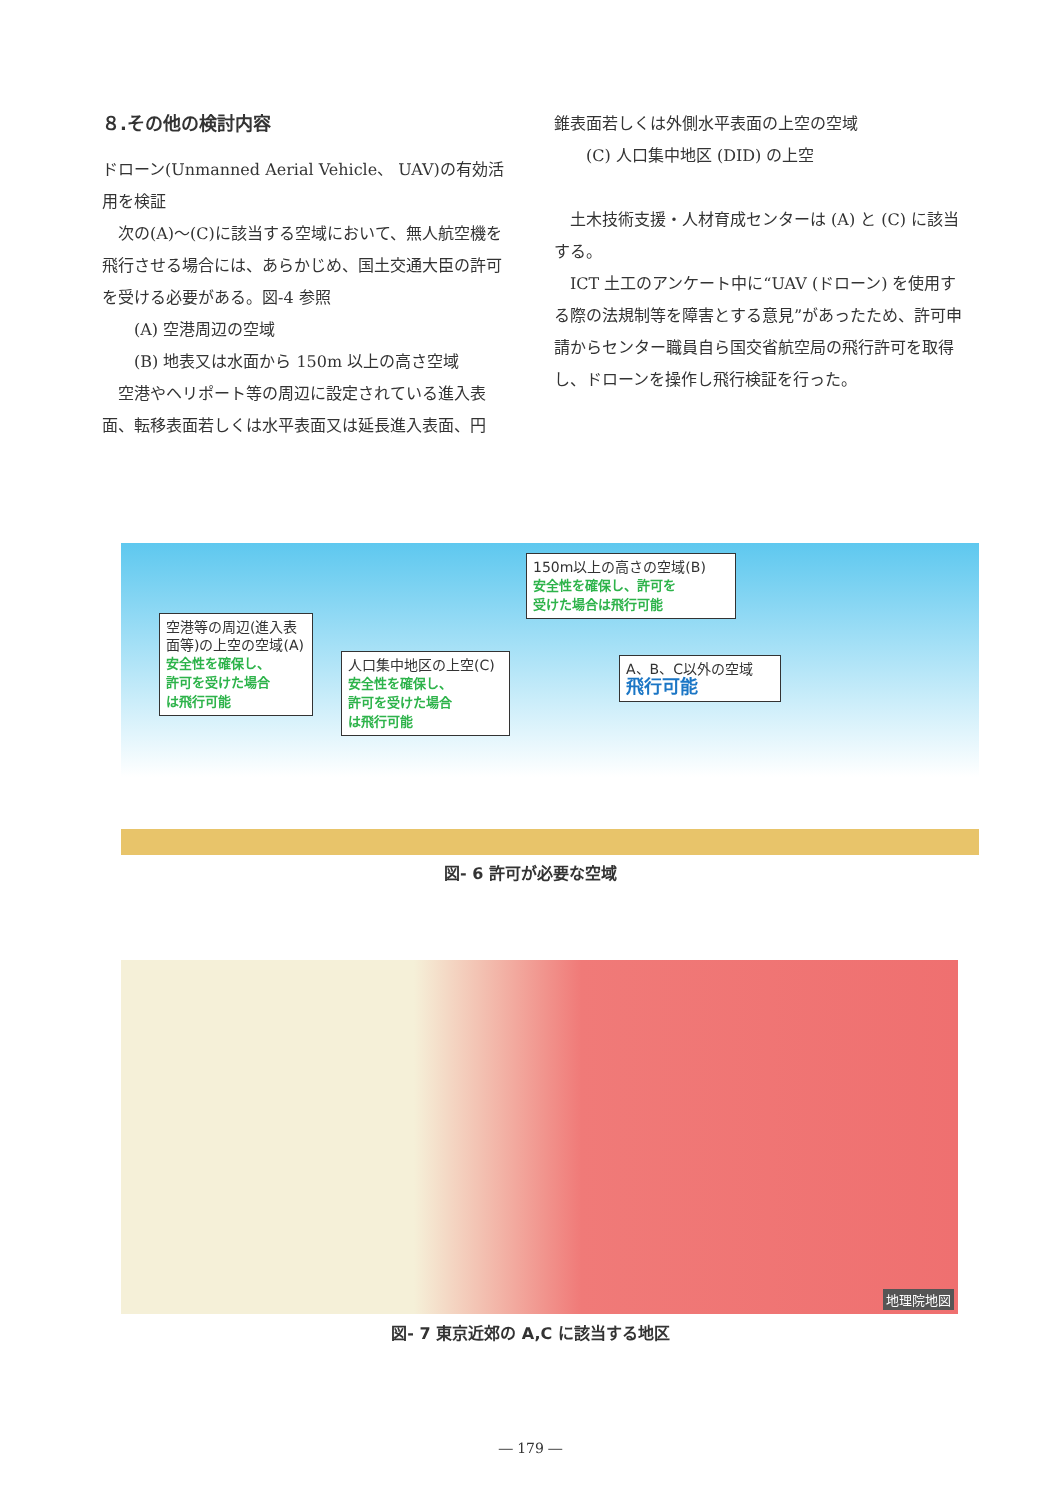８.その他の検討内容
ドローン(Unmanned Aerial Vehicle、 UAV)の有効活用を検証
　次の(A)～(C)に該当する空域において、無人航空機を飛行させる場合には、あらかじめ、国土交通大臣の許可を受ける必要がある。図-4 参照
　　(A) 空港周辺の空域
　　(B) 地表又は水面から 150m 以上の高さ空域
　空港やヘリポート等の周辺に設定されている進入表面、転移表面若しくは水平表面又は延長進入表面、円
錐表面若しくは外側水平表面の上空の空域
　　(C) 人口集中地区 (DID) の上空
　土木技術支援・人材育成センターは (A) と (C) に該当する。
　ICT 土工のアンケート中に“UAV (ドローン) を使用する際の法規制等を障害とする意見”があったため、許可申請からセンター職員自ら国交省航空局の飛行許可を取得し、ドローンを操作し飛行検証を行った。
150m以上の高さの空域(B)
安全性を確保し、許可を
受けた場合は飛行可能
空港等の周辺(進入表面等)の上空の空域(A)
安全性を確保し、
許可を受けた場合
は飛行可能
人口集中地区の上空(C)
安全性を確保し、
許可を受けた場合
は飛行可能
A、B、C以外の空域
飛行可能
図- 6 許可が必要な空域
地理院地図
図- 7 東京近郊の A,C に該当する地区
― 179 ―